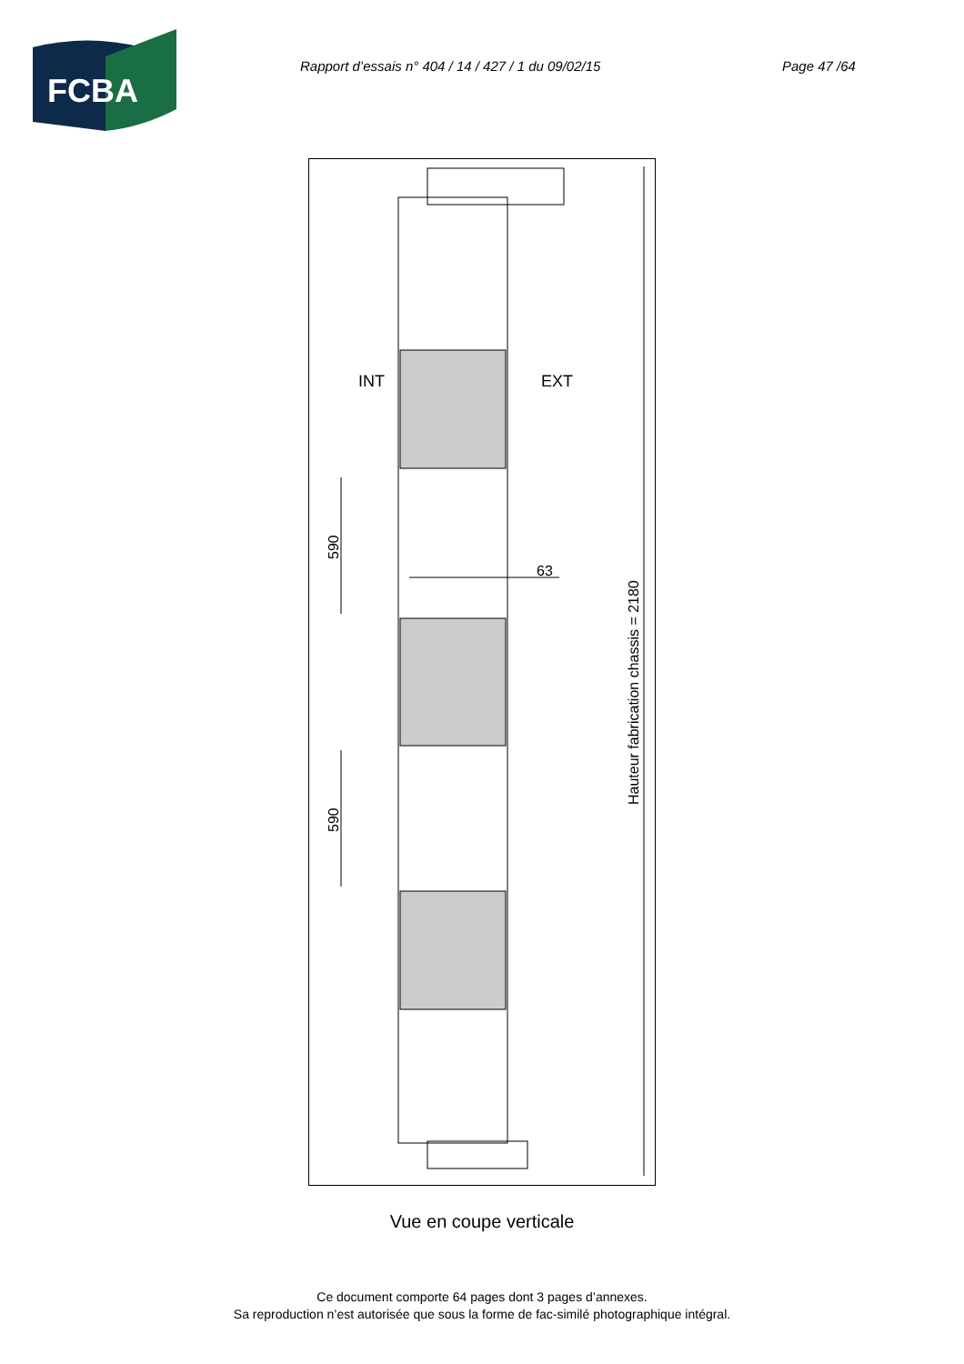FCBA
Rapport d’essais n° 404 / 14 / 427 / 1 du 09/02/15 Page 47 /64
INT
EXT
63
590
590
Hauteur fabrication chassis = 2180
Vue en coupe verticale
Ce document comporte 64 pages dont 3 pages d’annexes.
Sa reproduction n’est autorisée que sous la forme de fac-similé photographique intégral.